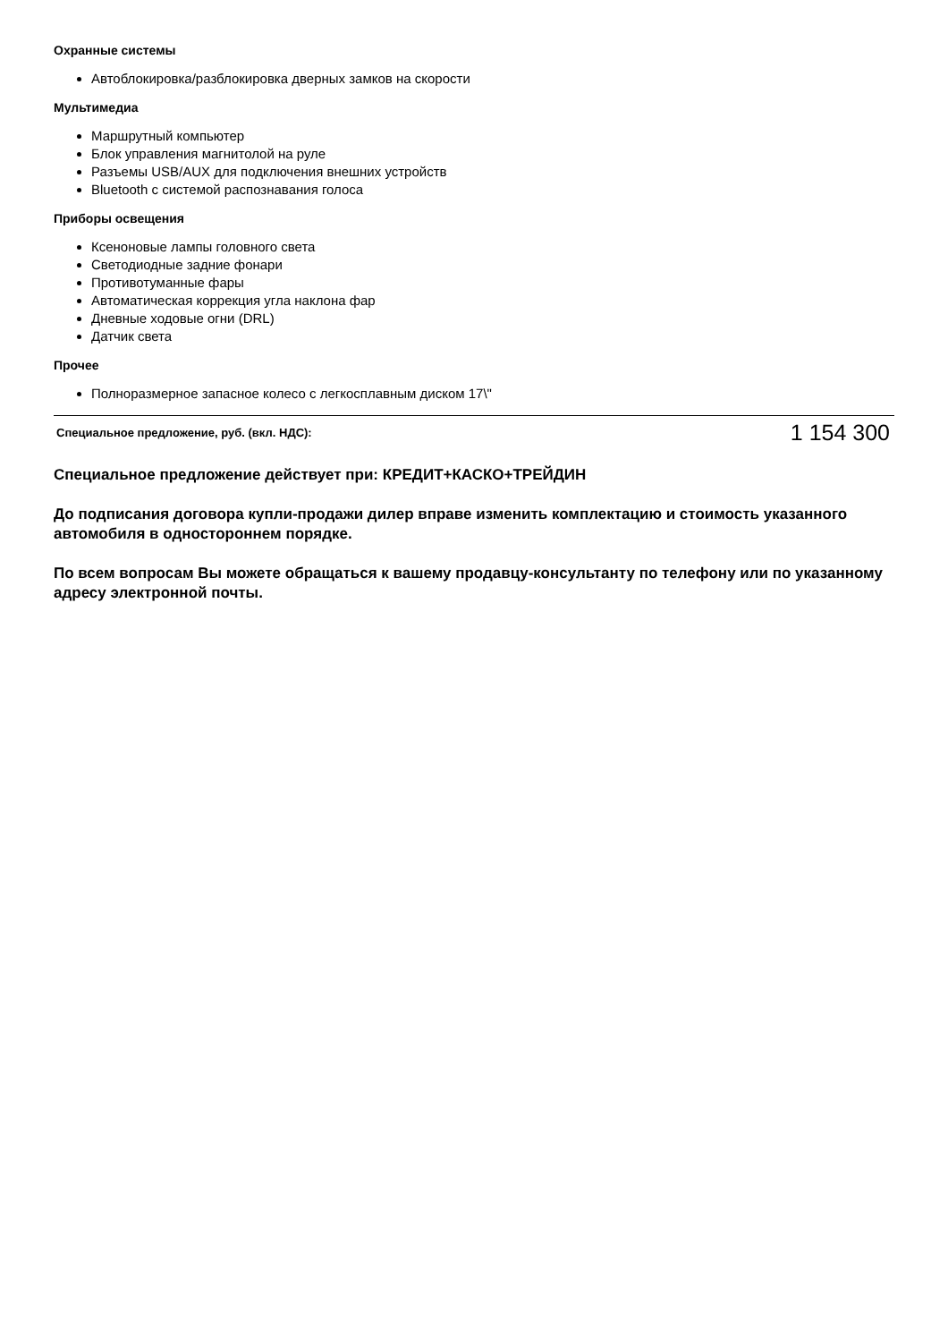Охранные системы
Автоблокировка/разблокировка дверных замков на скорости
Мультимедиа
Маршрутный компьютер
Блок управления магнитолой на руле
Разъемы USB/AUX для подключения внешних устройств
Bluetooth с системой распознавания голоса
Приборы освещения
Ксеноновые лампы головного света
Светодиодные задние фонари
Противотуманные фары
Автоматическая коррекция угла наклона фар
Дневные ходовые огни (DRL)
Датчик света
Прочее
Полноразмерное запасное колесо с легкосплавным диском 17\"
Специальное предложение, руб. (вкл. НДС): 1 154 300
Специальное предложение действует при: КРЕДИТ+КАСКО+ТРЕЙДИН
До подписания договора купли-продажи дилер вправе изменить комплектацию и стоимость указанного автомобиля в одностороннем порядке.
По всем вопросам Вы можете обращаться к вашему продавцу-консультанту по телефону или по указанному адресу электронной почты.